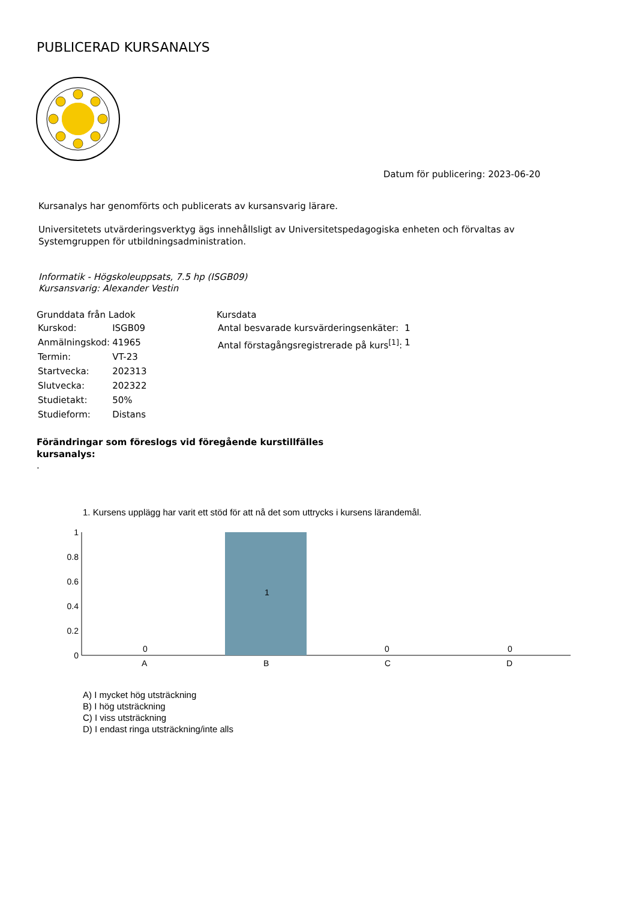PUBLICERAD KURSANALYS
Datum för publicering: 2023-06-20
Kursanalys har genomförts och publicerats av kursansvarig lärare.
Universitetets utvärderingsverktyg ägs innehållsligt av Universitetspedagogiska enheten och förvaltas av
Systemgruppen för utbildningsadministration.
Informatik - Högskoleuppsats, 7.5 hp (ISGB09)
Kursansvarig: Alexander Vestin
Grunddata från Ladok
| Kurskod: | ISGB09 |
| Anmälningskod: | 41965 |
| Termin: | VT-23 |
| Startvecka: | 202313 |
| Slutvecka: | 202322 |
| Studietakt: | 50% |
| Studieform: | Distans |
Kursdata
| Antal besvarade kursvärderingsenkäter: | 1 |
| Antal förstagångsregistrerade på kurs<sup>[1]</sup>: | 1 |
Förändringar som föreslogs vid föregående kurstillfälles kursanalys:
.
1. Kursens upplägg har varit ett stöd för att nå det som uttrycks i kursens lärandemål.
1
0.8
0.6
0.4
0.2
0
0
1
0
0
A
B
C
D
A) I mycket hög utsträckning
B) I hög utsträckning
C) I viss utsträckning
D) I endast ringa utsträckning/inte alls